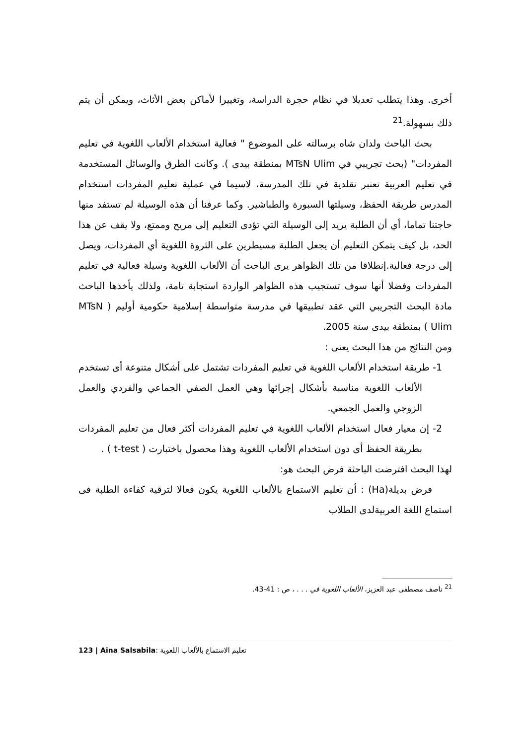أخرى. وهذا يتطلب تعديلا في نظام حجرة الدراسة، وتغييرا لأماكن بعض الأثاث، ويمكن أن يتم ذلك بسهولة.<sup>21</sup>
بحث الباحث ولدان شاه برسالته على الموضوع " فعالية استخدام الألعاب اللغوية في تعليم المفردات" (بحث تجريبي في MTsN Ulim بمنطقة بيدى ). وكانت الطرق والوسائل المستخدمة في تعليم العربية تعتبر تقلدية في تلك المدرسة، لاسيما في عملية تعليم المفردات استخدام المدرس طريقة الحفظ، وسيلتها السبورة والطباشير. وكما عرفنا أن هذه الوسيلة لم تستفد منها حاجتنا تماما، أي أن الطلبة يريد إلى الوسيلة التي تؤدى التعليم إلى مريح وممتع، ولا يقف عن هذا الحد، بل كيف يتمكن التعليم أن يجعل الطلبة مسيطرين على الثروة اللغوية أي المفردات، ويصل إلى درجة فعالية.إنطلاقا من تلك الظواهر يرى الباحث أن الألعاب اللغوية وسيلة فعالية في تعليم المفردات وفضلا أنها سوف تستجيب هذه الظواهر الواردة استجابة تامة، ولذلك يأخذها الباحث مادة البحث التجريبي التي عقد تطبيقها في مدرسة متواسطة إسلامية حكومية أوليم ( MTsN Ulim ) بمنطقة بيدى سنة 2005.
ومن النتائج من هذا البحث يعنى :
1- طريقة استخدام الألعاب اللغوية في تعليم المفردات تشتمل على أشكال متنوعة أى تستخدم الألعاب اللغوية مناسبة بأشكال إجرائها وهي العمل الصفي الجماعي والفردي والعمل الزوجي والعمل الجمعي.
2- إن معيار فعال استخدام الألعاب اللغوية في تعليم المفردات أكثر فعال من تعليم المفردات بطريقة الحفظ أى دون استخدام الألعاب اللغوية وهذا محصول باختبارت ( t-test ) .
لهذا البحث افترضت الباحثة فرض البحث هو:
فرض بديلة(Ha) : أن تعليم الاستماع بالألعاب اللغوية يكون فعالا لترقية كفاءة الطلبة فى استماع اللغة العربيةلدى الطلاب
<sup>21</sup> ناصف مصطفى عبد العزيز، الألعاب اللغوية في . . . ، ص : 41-43.
123 | Aina Salsabila: تعليم الاستماع بالألعاب اللغوية